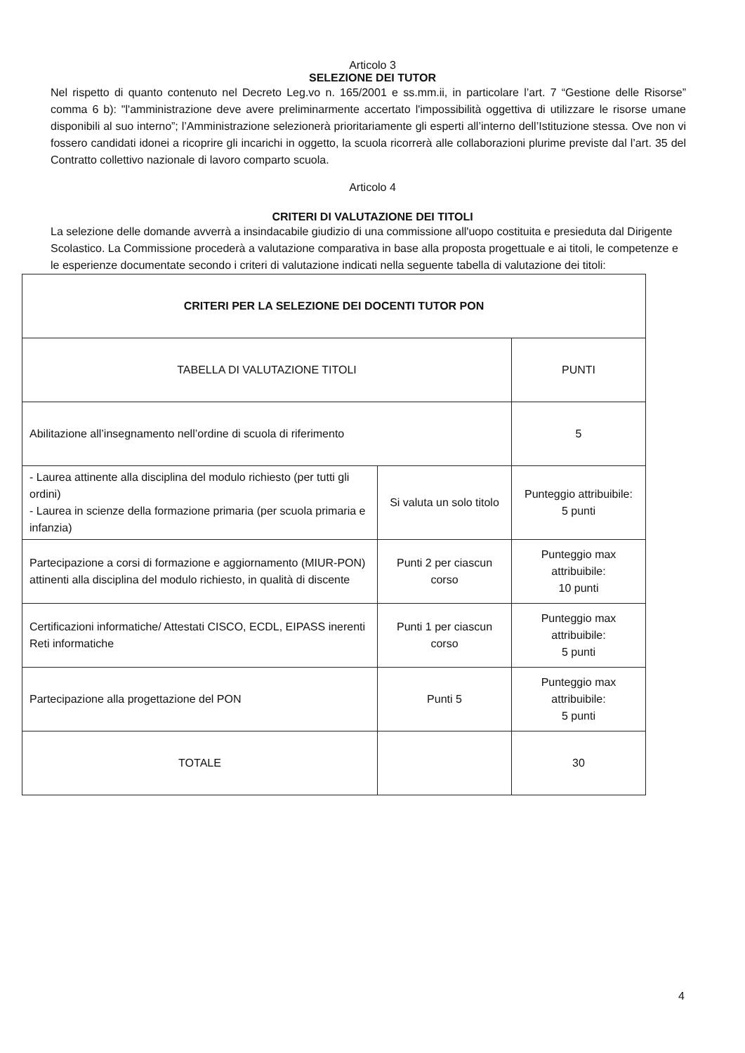Articolo 3
SELEZIONE DEI TUTOR
Nel rispetto di quanto contenuto nel Decreto Leg.vo n. 165/2001 e ss.mm.ii, in particolare l’art. 7 “Gestione delle Risorse” comma 6 b): "l'amministrazione deve avere preliminarmente accertato l'impossibilità oggettiva di utilizzare le risorse umane disponibili al suo interno”; l’Amministrazione selezionerà prioritariamente gli esperti all’interno dell’Istituzione stessa. Ove non vi fossero candidati idonei a ricoprire gli incarichi in oggetto, la scuola ricorrerà alle collaborazioni plurime previste dal l’art. 35 del Contratto collettivo nazionale di lavoro comparto scuola.
Articolo 4
CRITERI DI VALUTAZIONE DEI TITOLI
La selezione delle domande avverrà a insindacabile giudizio di una commissione all'uopo costituita e presieduta dal Dirigente Scolastico. La Commissione procederà a valutazione comparativa in base alla proposta progettuale e ai titoli, le competenze e le esperienze documentate secondo i criteri di valutazione indicati nella seguente tabella di valutazione dei titoli:
| CRITERI PER LA SELEZIONE DEI DOCENTI TUTOR PON | | |
| --- | --- | --- |
| TABELLA DI VALUTAZIONE TITOLI | | PUNTI |
| Abilitazione all’insegnamento nell’ordine di scuola di riferimento | | 5 |
| - Laurea attinente alla disciplina del modulo richiesto (per tutti gli ordini) - Laurea in scienze della formazione primaria (per scuola primaria e infanzia) | Si valuta un solo titolo | Punteggio attribuibile: 5 punti |
| Partecipazione a corsi di formazione e aggiornamento (MIUR-PON) attinenti alla disciplina del modulo richiesto, in qualità di discente | Punti 2 per ciascun corso | Punteggio max attribuibile: 10 punti |
| Certificazioni informatiche/ Attestati CISCO, ECDL, EIPASS inerenti Reti informatiche | Punti 1 per ciascun corso | Punteggio max attribuibile: 5 punti |
| Partecipazione alla progettazione del PON | Punti 5 | Punteggio max attribuibile: 5 punti |
| TOTALE | | 30 |
4